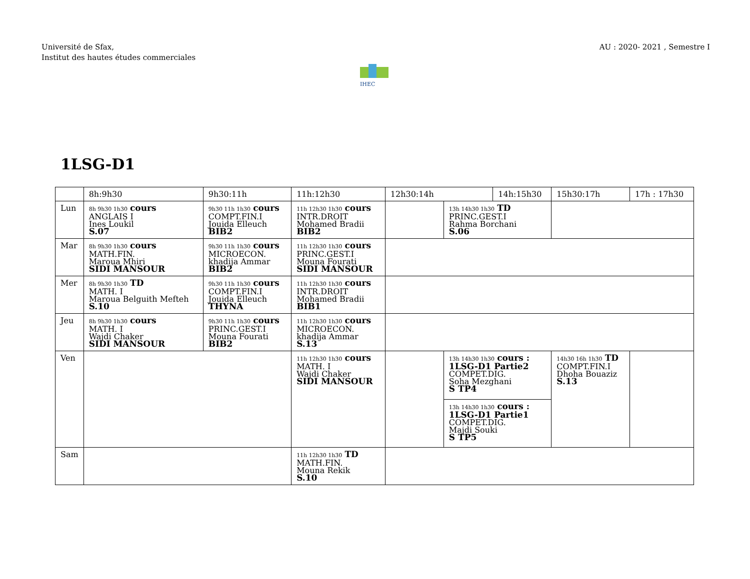Université de Sfax,
Institut des hautes études commerciales
AU : 2020- 2021 , Semestre I
IHEC
1LSG-D1
| | 8h:9h30 | 9h30:11h | 11h:12h30 | 12h30:14h | | 14h:15h30 | | 15h30:17h | 17h : 17h30 |
| Lun | 8h 9h30 1h30 cours ANGLAIS I Ines Loukil S.07 | 9h30 11h 1h30 cours COMPT.FIN.I Jouida Elleuch BIB2 | 11h 12h30 1h30 cours INTR.DROIT Mohamed Bradii BIB2 | | 13h 14h30 1h30 TD PRINC.GEST.I Rahma Borchani S.06 | | | | |
| Mar | 8h 9h30 1h30 cours MATH.FIN. Maroua Mhiri SIDI MANSOUR | 9h30 11h 1h30 cours MICROECON. khadija Ammar BIB2 | 11h 12h30 1h30 cours PRINC.GEST.I Mouna Fourati SIDI MANSOUR | | | | | | |
| Mer | 8h 9h30 1h30 TD MATH. I Maroua Belguith Mefteh S.10 | 9h30 11h 1h30 cours COMPT.FIN.I Jouida Elleuch THYNA | 11h 12h30 1h30 cours INTR.DROIT Mohamed Bradii BIB1 | | | | | | |
| Jeu | 8h 9h30 1h30 cours MATH. I Wajdi Chaker SIDI MANSOUR | 9h30 11h 1h30 cours PRINC.GEST.I Mouna Fourati BIB2 | 11h 12h30 1h30 cours MICROECON. khadija Ammar S.13 | | | | | | |
| Ven | | | 11h 12h30 1h30 cours MATH. I Wajdi Chaker SIDI MANSOUR | | 13h 14h30 1h30 cours : 1LSG-D1 Partie2 COMPET.DIG. Soha Mezghani S TP4 | | 14h30 16h 1h30 TD COMPT.FIN.I Dhoha Bouaziz S.13 | | |
| | | | | | 13h 14h30 1h30 cours : 1LSG-D1 Partie1 COMPET.DIG. Majdi Souki S TP5 | | | | |
| Sam | | | 11h 12h30 1h30 TD MATH.FIN. Mouna Rekik S.10 | | | | | | |